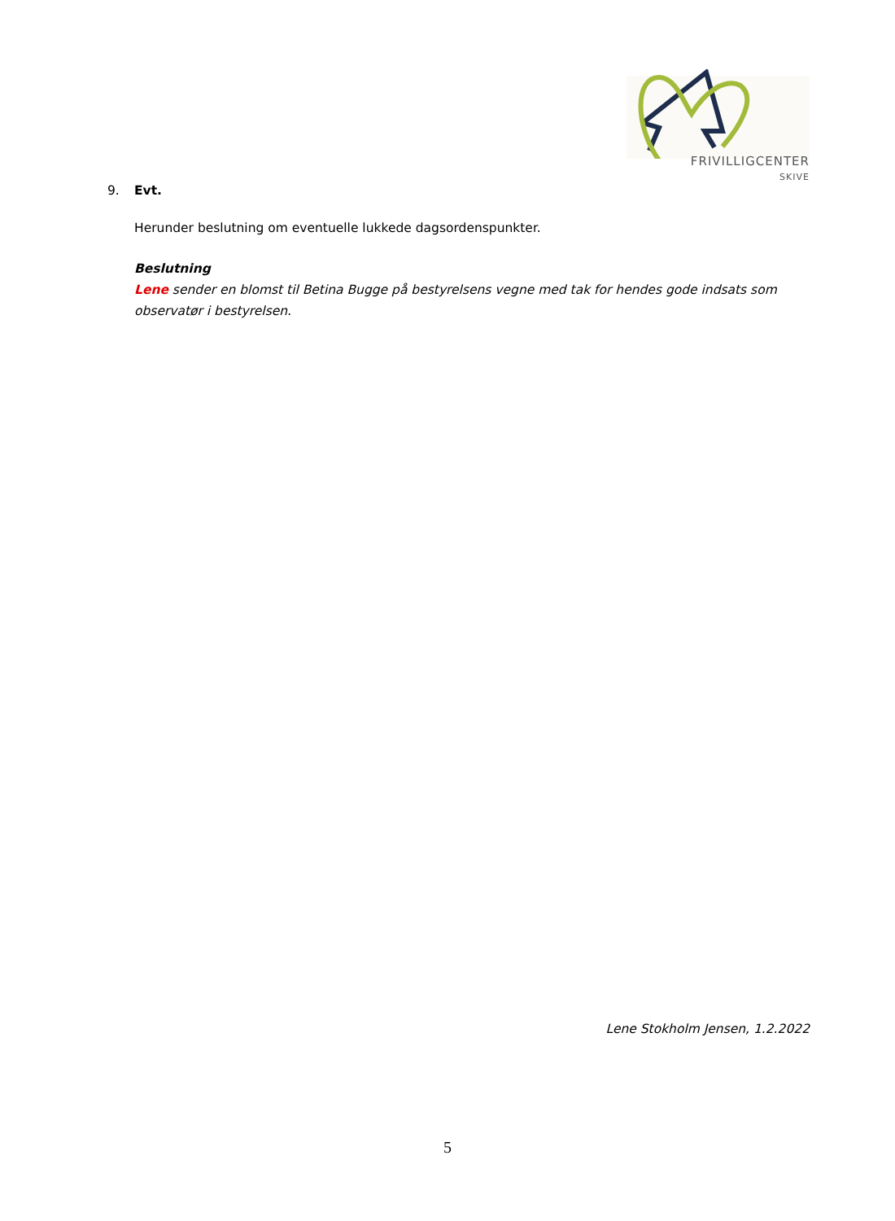FRIVILLIGCENTER
SKIVE
9. Evt.
Herunder beslutning om eventuelle lukkede dagsordenspunkter.
Beslutning
Lene sender en blomst til Betina Bugge på bestyrelsens vegne med tak for hendes gode indsats som observatør i bestyrelsen.
Lene Stokholm Jensen, 1.2.2022
5